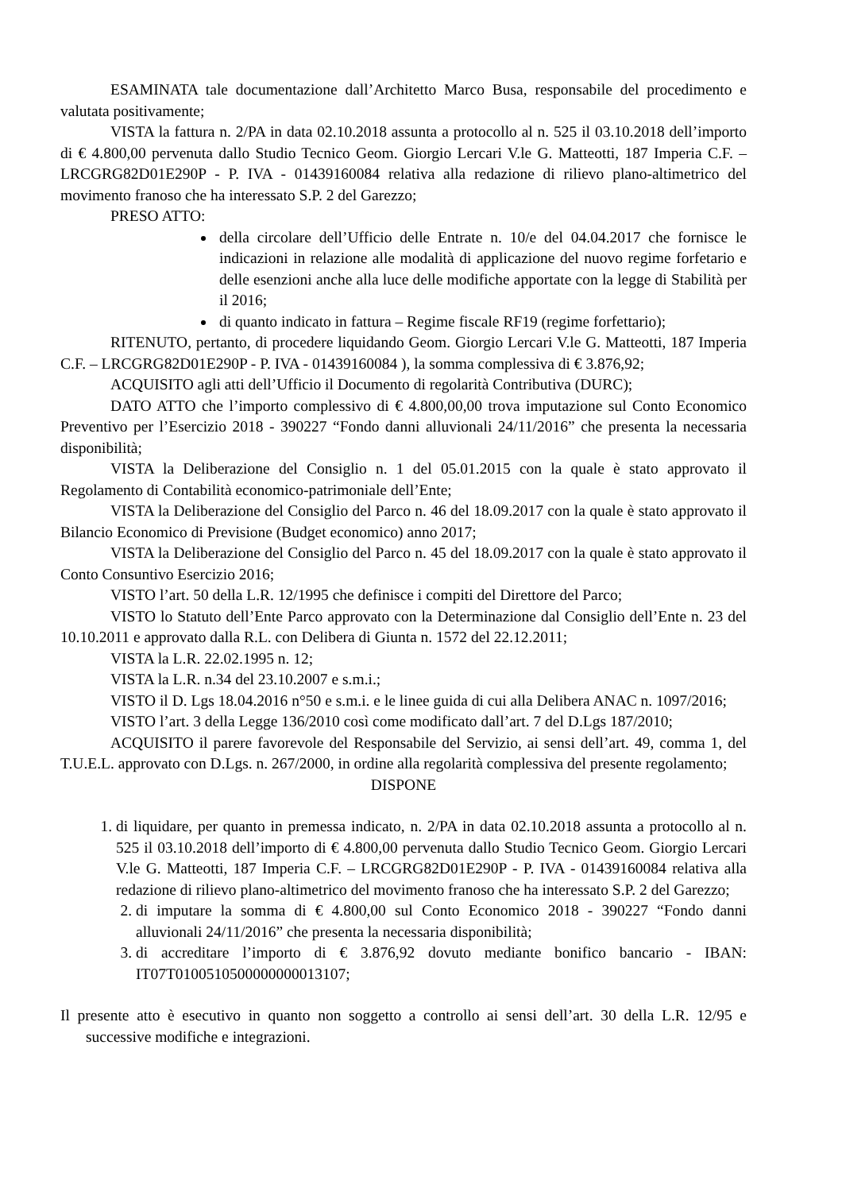ESAMINATA tale documentazione dall’Architetto Marco Busa, responsabile del procedimento e valutata positivamente;
VISTA la fattura n. 2/PA in data 02.10.2018 assunta a protocollo al n. 525 il 03.10.2018 dell’importo di € 4.800,00 pervenuta dallo Studio Tecnico Geom. Giorgio Lercari V.le G. Matteotti, 187 Imperia C.F. – LRCGRG82D01E290P - P. IVA - 01439160084 relativa alla redazione di rilievo plano-altimetrico del movimento franoso che ha interessato S.P. 2 del Garezzo;
PRESO ATTO:
della circolare dell’Ufficio delle Entrate n. 10/e del 04.04.2017 che fornisce le indicazioni in relazione alle modalità di applicazione del nuovo regime forfetario e delle esenzioni anche alla luce delle modifiche apportate con la legge di Stabilità per il 2016;
di quanto indicato in fattura – Regime fiscale RF19 (regime forfettario);
RITENUTO, pertanto, di procedere liquidando Geom. Giorgio Lercari V.le G. Matteotti, 187 Imperia C.F. – LRCGRG82D01E290P - P. IVA - 01439160084 ), la somma complessiva di € 3.876,92;
ACQUISITO agli atti dell’Ufficio il Documento di regolarità Contributiva (DURC);
DATO ATTO che l’importo complessivo di € 4.800,00,00 trova imputazione sul Conto Economico Preventivo per l’Esercizio 2018 - 390227 “Fondo danni alluvionali 24/11/2016” che presenta la necessaria disponibilità;
VISTA la Deliberazione del Consiglio n. 1 del 05.01.2015 con la quale è stato approvato il Regolamento di Contabilità economico-patrimoniale dell’Ente;
VISTA la Deliberazione del Consiglio del Parco n. 46 del 18.09.2017 con la quale è stato approvato il Bilancio Economico di Previsione (Budget economico) anno 2017;
VISTA la Deliberazione del Consiglio del Parco n. 45 del 18.09.2017 con la quale è stato approvato il Conto Consuntivo Esercizio 2016;
VISTO l’art. 50 della L.R. 12/1995 che definisce i compiti del Direttore del Parco;
VISTO lo Statuto dell’Ente Parco approvato con la Determinazione dal Consiglio dell’Ente n. 23 del 10.10.2011 e approvato dalla R.L. con Delibera di Giunta n. 1572 del 22.12.2011;
VISTA la L.R. 22.02.1995 n. 12;
VISTA la L.R. n.34 del 23.10.2007 e s.m.i.;
VISTO il D. Lgs 18.04.2016 n°50 e s.m.i. e le linee guida di cui alla Delibera ANAC n. 1097/2016;
VISTO l’art. 3 della Legge 136/2010 così come modificato dall’art. 7 del D.Lgs 187/2010;
ACQUISITO il parere favorevole del Responsabile del Servizio, ai sensi dell’art. 49, comma 1, del T.U.E.L. approvato con D.Lgs. n. 267/2000, in ordine alla regolarità complessiva del presente regolamento;
DISPONE
1. di liquidare, per quanto in premessa indicato, n. 2/PA in data 02.10.2018 assunta a protocollo al n. 525 il 03.10.2018 dell’importo di € 4.800,00 pervenuta dallo Studio Tecnico Geom. Giorgio Lercari V.le G. Matteotti, 187 Imperia C.F. – LRCGRG82D01E290P - P. IVA - 01439160084 relativa alla redazione di rilievo plano-altimetrico del movimento franoso che ha interessato S.P. 2 del Garezzo;
2. di imputare la somma di € 4.800,00 sul Conto Economico 2018 - 390227 “Fondo danni alluvionali 24/11/2016” che presenta la necessaria disponibilità;
3. di accreditare l’importo di € 3.876,92 dovuto mediante bonifico bancario - IBAN: IT07T0100510500000000013107;
Il presente atto è esecutivo in quanto non soggetto a controllo ai sensi dell’art. 30 della L.R. 12/95 e successive modifiche e integrazioni.